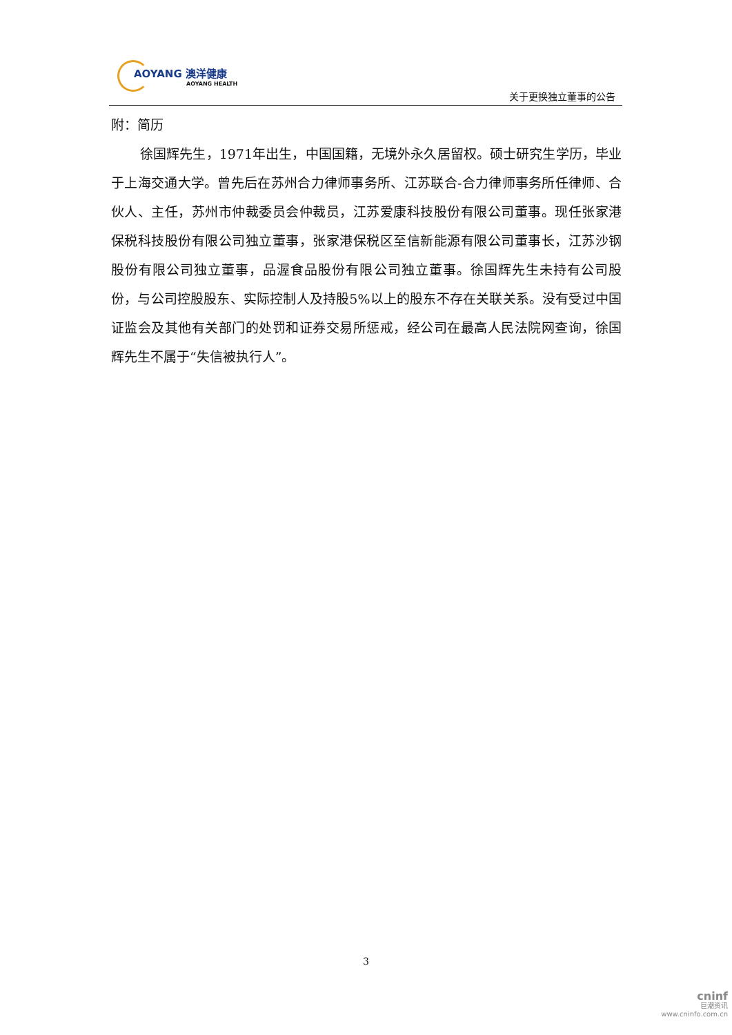AOYANG 澳洋健康
AOYANG HEALTH
关于更换独立董事的公告
附：简历
徐国辉先生，1971年出生，中国国籍，无境外永久居留权。硕士研究生学历，毕业于上海交通大学。曾先后在苏州合力律师事务所、江苏联合-合力律师事务所任律师、合伙人、主任，苏州市仲裁委员会仲裁员，江苏爱康科技股份有限公司董事。现任张家港保税科技股份有限公司独立董事，张家港保税区至信新能源有限公司董事长，江苏沙钢股份有限公司独立董事，品渥食品股份有限公司独立董事。徐国辉先生未持有公司股份，与公司控股股东、实际控制人及持股5%以上的股东不存在关联关系。没有受过中国证监会及其他有关部门的处罚和证券交易所惩戒，经公司在最高人民法院网查询，徐国辉先生不属于“失信被执行人”。
3
cninf
巨潮资讯
www.cninfo.com.cn